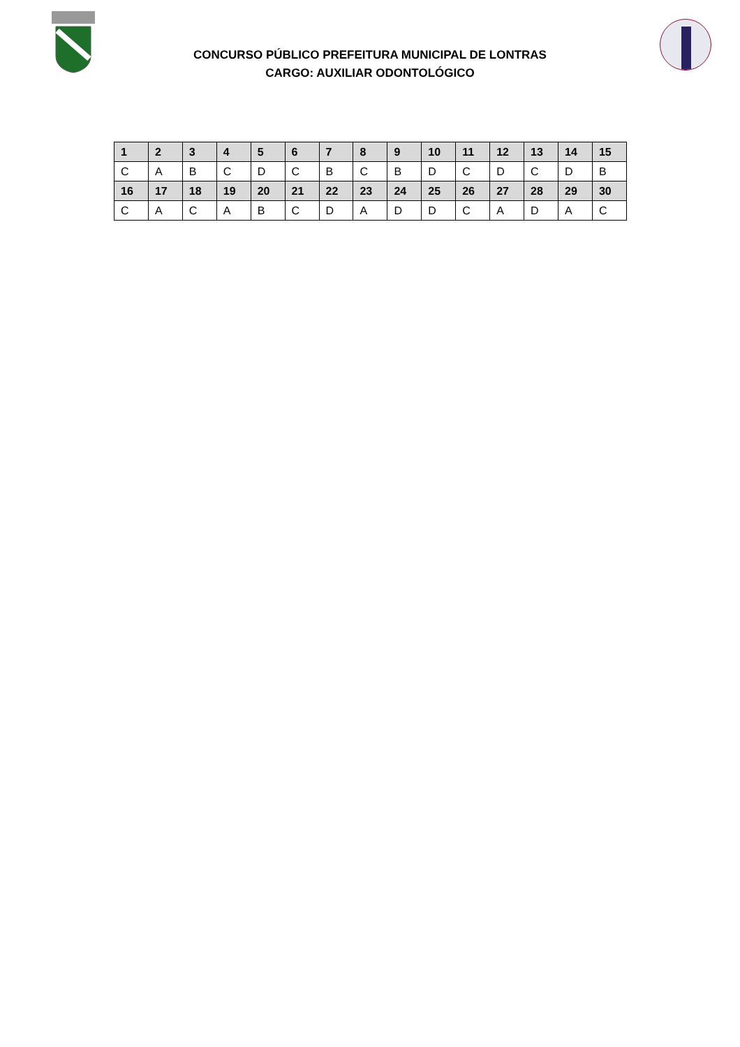CONCURSO PÚBLICO PREFEITURA MUNICIPAL DE LONTRAS
CARGO: AUXILIAR ODONTOLÓGICO
| 1 | 2 | 3 | 4 | 5 | 6 | 7 | 8 | 9 | 10 | 11 | 12 | 13 | 14 | 15 |
| --- | --- | --- | --- | --- | --- | --- | --- | --- | --- | --- | --- | --- | --- | --- |
| C | A | B | C | D | C | B | C | B | D | C | D | C | D | B |
| 16 | 17 | 18 | 19 | 20 | 21 | 22 | 23 | 24 | 25 | 26 | 27 | 28 | 29 | 30 |
| C | A | C | A | B | C | D | A | D | D | C | A | D | A | C |